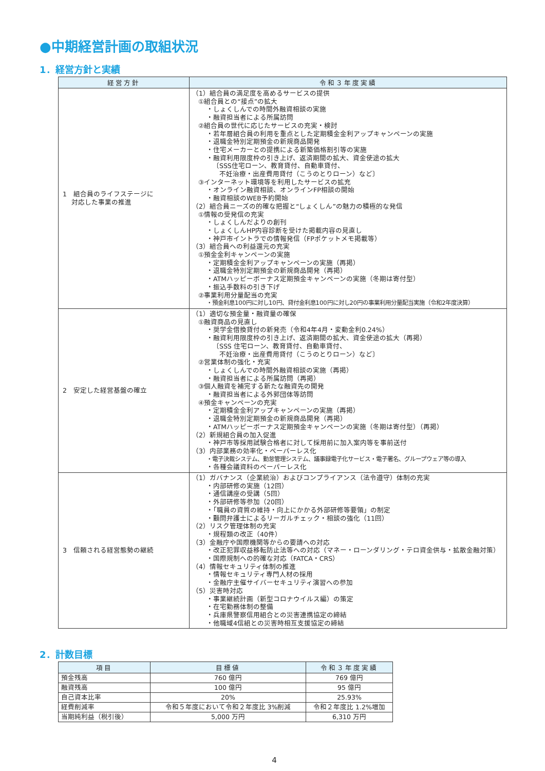●中期経営計画の取組状況
1．経営方針と実績
| 経営方針 | 令和３年度実績 |
| --- | --- |
| 1 組合員のライフステージに 対応した事業の推進 | （1）組合員の満足度を高めるサービスの提供 ①組合員との“接点”の拡大 ・しょくしんでの時間外融資相談の実施 ・融資担当者による所属訪問 ②組合員の世代に応じたサービスの充実・検討 ・若年層組合員の利用を重点とした定期積金金利アップキャンペーンの実施 ・退職金特別定期預金の新規商品開発 ・住宅メーカーとの提携による新築価格割引等の実施 ・融資利用限度枠の引き上げ、返済期間の拡大、資金使途の拡大 〔SSS住宅ローン、教育貸付、自動車貸付、 不妊治療・出産費用貸付（こうのとりローン）など〕 ③インターネット環境等を利用したサービスの拡充 ・オンライン融資相談、オンラインFP相談の開始 ・融資相談のWEB予約開始 （2）組合員ニーズの的確な把握と“しょくしん”の魅力の積極的な発信 ①情報の受発信の充実 ・しょくしんだよりの創刊 ・しょくしんHP内容診断を受けた掲載内容の見直し ・神戸市イントラでの情報発信（FPポケットメモ掲載等） （3）組合員への利益還元の充実 ①預金金利キャンペーンの実施 ・定期積金金利アップキャンペーンの実施（再掲） ・退職金特別定期預金の新規商品開発（再掲） ・ATMハッピーボーナス定期預金キャンペーンの実施（冬期は寄付型） ・振込手数料の引き下げ ②事業利用分量配当の充実 ・預金利息100円に対し10円、貸付金利息100円に対し20円の事業利用分量配当実施（令和2年度決算） |
| 2 安定した経営基盤の確立 | （1）適切な預金量・融資量の確保 ①融資商品の見直し ・奨学金借換貸付の新発売（令和4年4月・変動金利0.24%） ・融資利用限度枠の引き上げ、返済期間の拡大、資金使途の拡大（再掲） 〔SSS 住宅ローン、教育貸付、自動車貸付、 不妊治療・出産費用貸付（こうのとりローン）など〕 ②営業体制の強化・充実 ・しょくしんでの時間外融資相談の実施（再掲） ・融資担当者による所属訪問（再掲） ③個人融資を補完する新たな融資先の開発 ・融資担当者による外郭団体等訪問 ④預金キャンペーンの充実 ・定期積金金利アップキャンペーンの実施（再掲） ・退職金特別定期預金の新規商品開発（再掲） ・ATMハッピーボーナス定期預金キャンペーンの実施（冬期は寄付型）（再掲） （2）新規組合員の加入促進 ・神戸市等採用試験合格者に対して採用前に加入案内等を事前送付 （3）内部業務の効率化・ペーパーレス化 ・電子決裁システム、勤怠管理システム、議事録電子化サービス・電子署名、グループウェア等の導入 ・各種会議資料のペーパーレス化 |
| 3 信頼される経営態勢の継続 | （1）ガバナンス（企業統治）およびコンプライアンス（法令遵守）体制の充実 ・内部研修の実施（12回） ・通信講座の受講（5回） ・外部研修等参加（20回） ・「職員の資質の維持・向上にかかる外部研修等要領」の制定 ・顧問弁護士によるリーガルチェック・相談の強化（11回） （2）リスク管理体制の充実 ・規程類の改正（40件） （3）金融庁や国際機関等からの要請への対応 ・改正犯罪収益移転防止法等への対応（マネー・ローンダリング・テロ資金供与・拡散金融対策） ・国際規制への的確な対応（FATCA・CRS） （4）情報セキュリティ体制の推進 ・情報セキュリティ専門人材の採用 ・金融庁主催サイバーセキュリティ演習への参加 （5）災害時対応 ・事業継続計画（新型コロナウイルス編）の策定 ・在宅勤務体制の整備 ・兵庫県警察信用組合との災害連携協定の締結 ・他職域4信組との災害時相互支援協定の締結 |
2．計数目標
| 項目 | 目標値 | 令和３年度実績 |
| --- | --- | --- |
| 預金残高 | 760 億円 | 769 億円 |
| 融資残高 | 100 億円 | 95 億円 |
| 自己資本比率 | 20% | 25.93% |
| 経費削減率 | 令和５年度において令和２年度比 3%削減 | 令和２年度比 1.2%増加 |
| 当期純利益（税引後） | 5,000 万円 | 6,310 万円 |
4